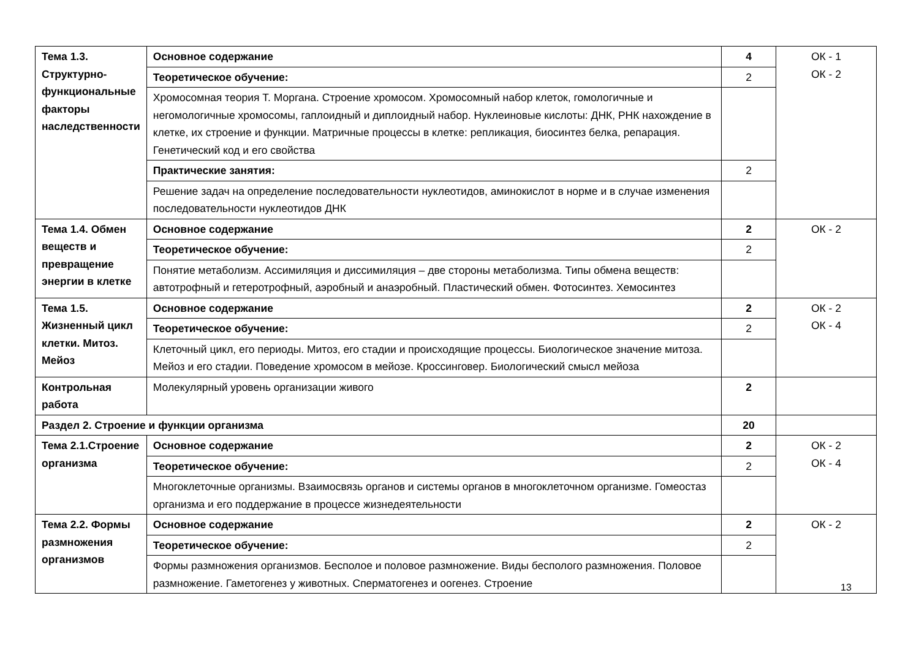| Тема 1.3. Структурно-функциональные факторы наследственности | Основное содержание | 4 | ОК - 1 ОК - 2 |
| | Теоретическое обучение: | 2 | |
| | Хромосомная теория Т. Моргана. Строение хромосом. Хромосомный набор клеток, гомологичные и негомологичные хромосомы, гаплоидный и диплоидный набор. Нуклеиновые кислоты: ДНК, РНК нахождение в клетке, их строение и функции. Матричные процессы в клетке: репликация, биосинтез белка, репарация. Генетический код и его свойства | | |
| | Практические занятия: | 2 | |
| | Решение задач на определение последовательности нуклеотидов, аминокислот в норме и в случае изменения последовательности нуклеотидов ДНК | | |
| Тема 1.4. Обмен веществ и превращение энергии в клетке | Основное содержание | 2 | ОК - 2 |
| | Теоретическое обучение: | 2 | |
| | Понятие метаболизм. Ассимиляция и диссимиляция – две стороны метаболизма. Типы обмена веществ: автотрофный и гетеротрофный, аэробный и анаэробный. Пластический обмен. Фотосинтез. Хемосинтез | | |
| Тема 1.5. Жизненный цикл клетки. Митоз. Мейоз | Основное содержание | 2 | ОК - 2 ОК - 4 |
| | Теоретическое обучение: | 2 | |
| | Клеточный цикл, его периоды. Митоз, его стадии и происходящие процессы. Биологическое значение митоза. Мейоз и его стадии. Поведение хромосом в мейозе. Кроссинговер. Биологический смысл мейоза | | |
| Контрольная работа | Молекулярный уровень организации живого | 2 | |
| Раздел 2. Строение и функции организма | | 20 | |
| Тема 2.1.Строение организма | Основное содержание | 2 | ОК - 2 ОК - 4 |
| | Теоретическое обучение: | 2 | |
| | Многоклеточные организмы. Взаимосвязь органов и системы органов в многоклеточном организме. Гомеостаз организма и его поддержание в процессе жизнедеятельности | | |
| Тема 2.2. Формы размножения организмов | Основное содержание | 2 | ОК - 2 |
| | Теоретическое обучение: | 2 | |
| | Формы размножения организмов. Бесполое и половое размножение. Виды бесполого размножения. Половое размножение. Гаметогенез у животных. Сперматогенез и оогенез. Строение | | |
13